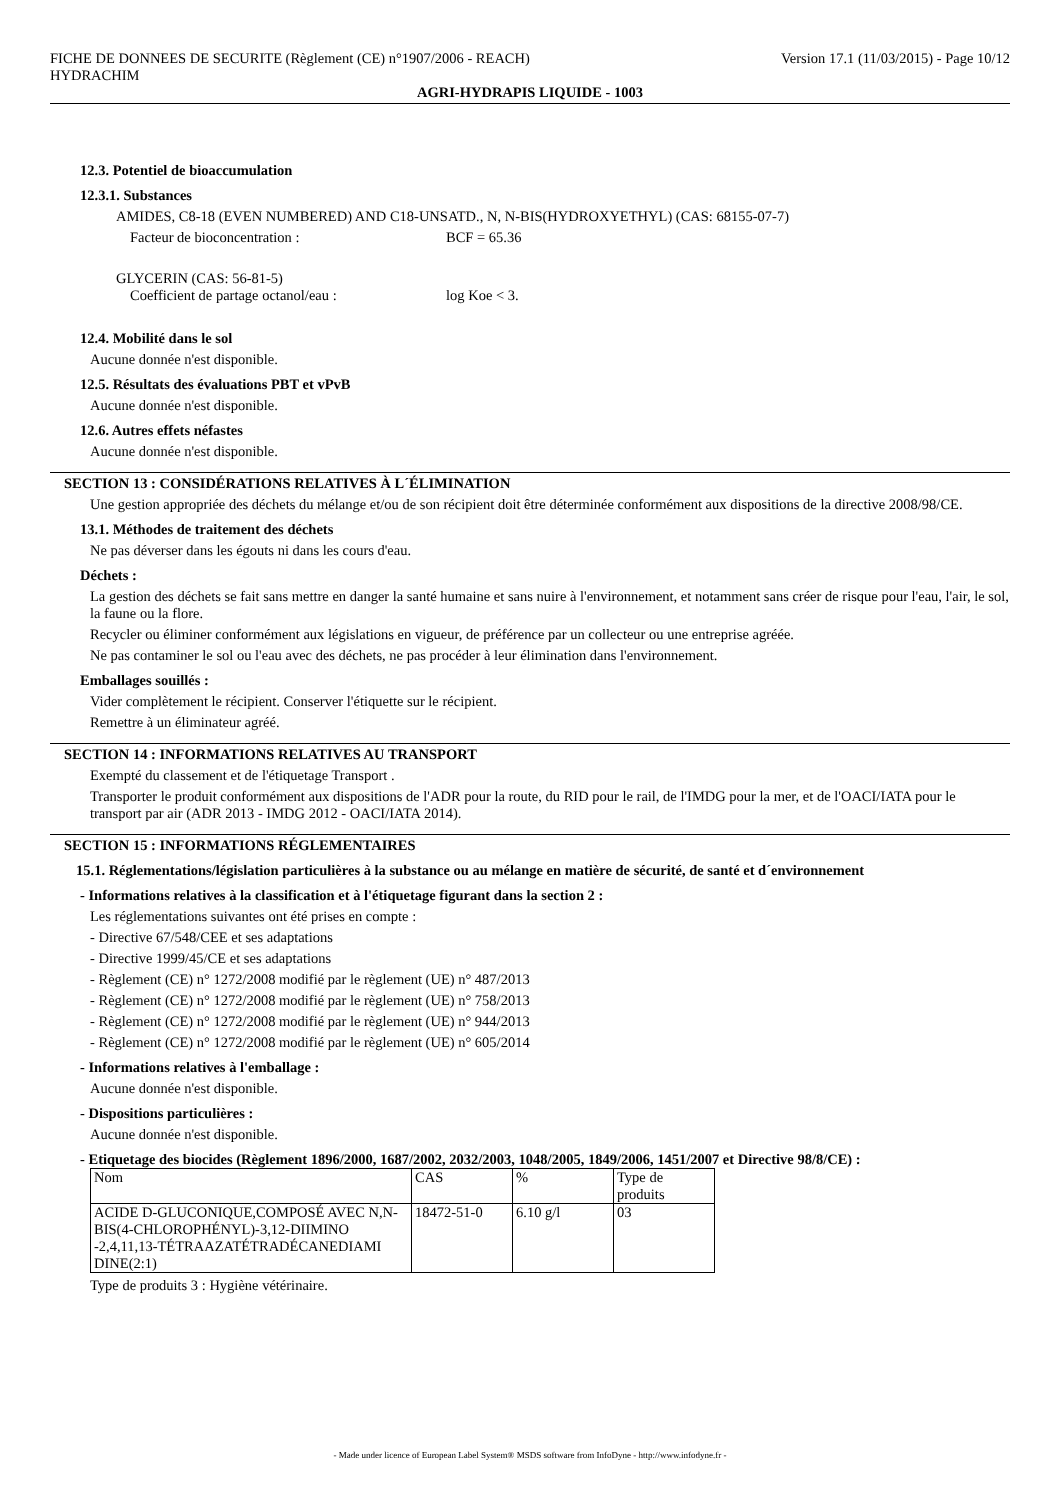FICHE DE DONNEES DE SECURITE (Règlement (CE) n°1907/2006 - REACH)
HYDRACHIM
Version 17.1 (11/03/2015) - Page 10/12
AGRI-HYDRAPIS LIQUIDE - 1003
12.3. Potentiel de bioaccumulation
12.3.1. Substances
AMIDES, C8-18 (EVEN NUMBERED) AND C18-UNSATD., N, N-BIS(HYDROXYETHYL) (CAS: 68155-07-7)
Facteur de bioconcentration : BCF = 65.36
GLYCERIN (CAS: 56-81-5)
Coefficient de partage octanol/eau : log Koe < 3.
12.4. Mobilité dans le sol
Aucune donnée n'est disponible.
12.5. Résultats des évaluations PBT et vPvB
Aucune donnée n'est disponible.
12.6. Autres effets néfastes
Aucune donnée n'est disponible.
SECTION 13 : CONSIDÉRATIONS RELATIVES À L´ÉLIMINATION
Une gestion appropriée des déchets du mélange et/ou de son récipient doit être déterminée conformément aux dispositions de la directive 2008/98/CE.
13.1. Méthodes de traitement des déchets
Ne pas déverser dans les égouts ni dans les cours d'eau.
Déchets :
La gestion des déchets se fait sans mettre en danger la santé humaine et sans nuire à l'environnement, et notamment sans créer de risque pour l'eau, l'air, le sol, la faune ou la flore.
Recycler ou éliminer conformément aux législations en vigueur, de préférence par un collecteur ou une entreprise agréée.
Ne pas contaminer le sol ou l'eau avec des déchets, ne pas procéder à leur élimination dans l'environnement.
Emballages souillés :
Vider complètement le récipient. Conserver l'étiquette sur le récipient.
Remettre à un éliminateur agréé.
SECTION 14 : INFORMATIONS RELATIVES AU TRANSPORT
Exempté du classement et de l'étiquetage Transport .
Transporter le produit conformément aux dispositions de l'ADR pour la route, du RID pour le rail, de l'IMDG pour la mer, et de l'OACI/IATA pour le transport par air (ADR 2013 - IMDG 2012 - OACI/IATA 2014).
SECTION 15 : INFORMATIONS RÉGLEMENTAIRES
15.1. Réglementations/législation particulières à la substance ou au mélange en matière de sécurité, de santé et d´environnement
- Informations relatives à la classification et à l'étiquetage figurant dans la section 2 :
Les réglementations suivantes ont été prises en compte :
- Directive 67/548/CEE et ses adaptations
- Directive 1999/45/CE et ses adaptations
- Règlement (CE) n° 1272/2008 modifié par le règlement (UE) n° 487/2013
- Règlement (CE) n° 1272/2008 modifié par le règlement (UE) n° 758/2013
- Règlement (CE) n° 1272/2008 modifié par le règlement (UE) n° 944/2013
- Règlement (CE) n° 1272/2008 modifié par le règlement (UE) n° 605/2014
- Informations relatives à l'emballage :
Aucune donnée n'est disponible.
- Dispositions particulières :
Aucune donnée n'est disponible.
- Etiquetage des biocides (Règlement 1896/2000, 1687/2002, 2032/2003, 1048/2005, 1849/2006, 1451/2007 et Directive 98/8/CE) :
| Nom | CAS | % | Type de produits |
| ACIDE D-GLUCONIQUE,COMPOSÉ AVEC N,N-BIS(4-CHLOROPHÉNYL)-3,12-DIIMINO -2,4,11,13-TÉTRAAZATÉTRADÉCANEDIAMI DINE(2:1) | 18472-51-0 | 6.10 g/l | 03 |
Type de produits 3 : Hygiène vétérinaire.
- Made under licence of European Label System® MSDS software from InfoDyne - http://www.infodyne.fr -